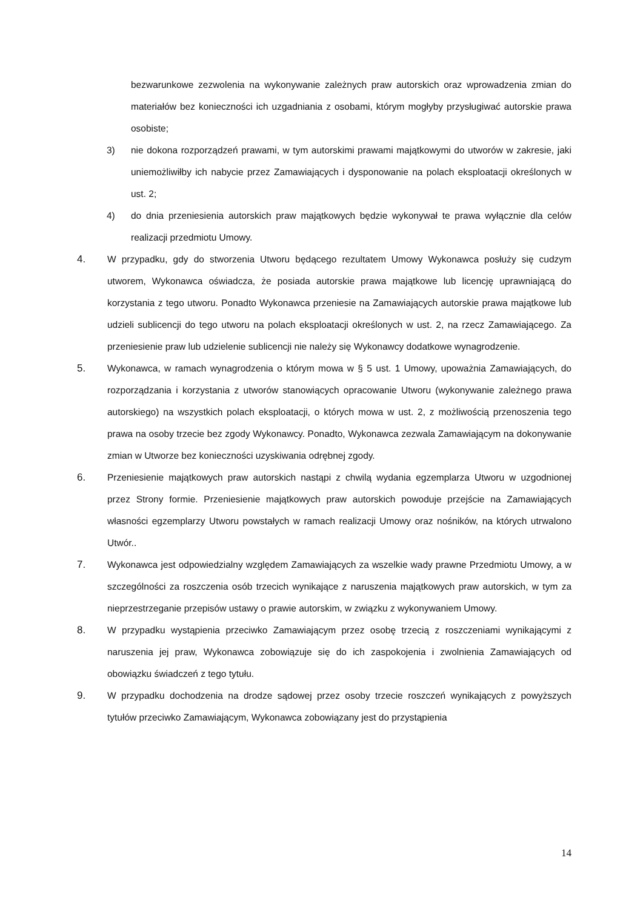bezwarunkowe zezwolenia na wykonywanie zależnych praw autorskich oraz wprowadzenia zmian do materiałów bez konieczności ich uzgadniania z osobami, którym mogłyby przysługiwać autorskie prawa osobiste;
3) nie dokona rozporządzeń prawami, w tym autorskimi prawami majątkowymi do utworów w zakresie, jaki uniemożliwiłby ich nabycie przez Zamawiających i dysponowanie na polach eksploatacji określonych w ust. 2;
4) do dnia przeniesienia autorskich praw majątkowych będzie wykonywał te prawa wyłącznie dla celów realizacji przedmiotu Umowy.
4. W przypadku, gdy do stworzenia Utworu będącego rezultatem Umowy Wykonawca posłuży się cudzym utworem, Wykonawca oświadcza, że posiada autorskie prawa majątkowe lub licencję uprawniającą do korzystania z tego utworu. Ponadto Wykonawca przeniesie na Zamawiających autorskie prawa majątkowe lub udzieli sublicencji do tego utworu na polach eksploatacji określonych w ust. 2, na rzecz Zamawiającego. Za przeniesienie praw lub udzielenie sublicencji nie należy się Wykonawcy dodatkowe wynagrodzenie.
5. Wykonawca, w ramach wynagrodzenia o którym mowa w § 5 ust. 1 Umowy, upoważnia Zamawiających, do rozporządzania i korzystania z utworów stanowiących opracowanie Utworu (wykonywanie zależnego prawa autorskiego) na wszystkich polach eksploatacji, o których mowa w ust. 2, z możliwością przenoszenia tego prawa na osoby trzecie bez zgody Wykonawcy. Ponadto, Wykonawca zezwala Zamawiającym na dokonywanie zmian w Utworze bez konieczności uzyskiwania odrębnej zgody.
6. Przeniesienie majątkowych praw autorskich nastąpi z chwilą wydania egzemplarza Utworu w uzgodnionej przez Strony formie. Przeniesienie majątkowych praw autorskich powoduje przejście na Zamawiających własności egzemplarzy Utworu powstałych w ramach realizacji Umowy oraz nośników, na których utrwalono Utwór..
7. Wykonawca jest odpowiedzialny względem Zamawiających za wszelkie wady prawne Przedmiotu Umowy, a w szczególności za roszczenia osób trzecich wynikające z naruszenia majątkowych praw autorskich, w tym za nieprzestrzeganie przepisów ustawy o prawie autorskim, w związku z wykonywaniem Umowy.
8. W przypadku wystąpienia przeciwko Zamawiającym przez osobę trzecią z roszczeniami wynikającymi z naruszenia jej praw, Wykonawca zobowiązuje się do ich zaspokojenia i zwolnienia Zamawiających od obowiązku świadczeń z tego tytułu.
9. W przypadku dochodzenia na drodze sądowej przez osoby trzecie roszczeń wynikających z powyższych tytułów przeciwko Zamawiającym, Wykonawca zobowiązany jest do przystąpienia
14